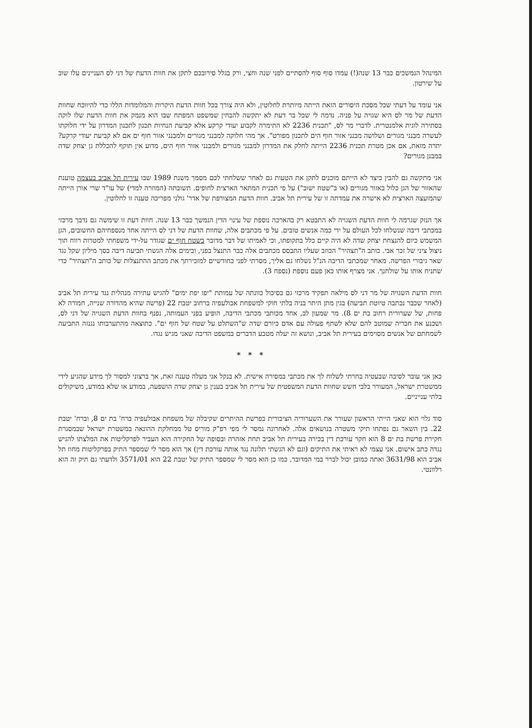המינהל הנמשכים כבר 13 שנה(!) עמדו סוף סוף להסתיים לפני שנה וחצי, ורק בגלל סירובכם לתקן את חוות הדעת של דני לס העניינים עלו שוב על שירטון.
אני עומד על דעתי שכל מסכת היסורים הזאת הייתה מיותרת לחלוטין, ולא היה צורך בכל חוות הדעת היקרות והמלומדות הללו כדי להיווכח שחוות הדעת של מר לס היא שגויה על פניה. נדמה לי שכל בר דעת לא יתקשה להבחין שמשפט המפתח שבו הוא מנמק את חוות הדעת שלו לוקה בסתירה לוגית אלמנטרית. לדברי מר לס, "תכנית 2236 לא התימרה לקבוע יעודי קרקע אלא קביעת הנחיות תכנון לתכנון המדרון על ידי חלוקתו לעשרה מבנני מגורים ושלושה מבנני אזור חוף הים לתכנון מפורט". אך מהי חלוקה למבנני מגורים ולמבנני אזור חוף ים אם לא קביעת יעודי קרקע? יתרה מזאת, אם אכן מטרת תכנית 2236 הייתה לחלק את המדרון למבנני מגורים ולמבנני אזור חוף הים, מדוע אין תוקף להכללת גן יצחק שדה במבנן מגורים?
אני מתקשה גם להבין כיצד לא הייתם מוכנים לתקן את הטעות גם לאחר ששלחתי לכם מסמך משנת 1989 שבו עירית תל אביב בעצמה טוענת שהאזור של הגן כלול באזור מגורים (או ב"שטח ישוב") על פי תכנית המתאר הארצית לחופים. תשובתה (המוזרה למדי) של עו"ד שרי אורן הייתה שהמועצה הארצית לא אישרה את עמדתה זו של עירית תל אביב. חוות הדעת המצורפת של אדר' גולני מפריכה טענה זו לחלוטין.
אך הנזק שגרמה לי חוות הדעת השגויה לא התבטא רק בהארכה נוספת של עינוי הדין הנמשך כבר 13 שנה. חוות דעת זו שימשה גם נדבך מרכזי במכתבי דיבה שנשלחו לכל העולם על ידי כמה אנשים טובים. על פי מכתבים אלה, שחוות הדעת של דני לס הייתה אחד מנספחיהם החשובים, הגן המשמש כיום להנצחת יצחק שדה לא היה קיים כלל בתקופתו, וכי לאמיתו של דבר מדובר בשטח חוף ים שגודר על-ידי משפחתי למטרות רווח תוך ניצול ציני של זכר אבי. כותב ה"תצהיר" הכוזב שעליו התבסס מכתבים אלה כבר התנצל בפני, ובימים אלה הגשתי תביעה דיבה בסך מיליון שקל נגד שאר גיבורי הפרשה. מאחר שמכתבי הדיבה הנ"ל נשלחו גם אליך, מסרתי לפני כחודשיים למזכירתך את מכתב ההתנצלות של כותב ה"תצהיר" כדי שתניח אותו על שולחנך. אני מצרף אותו כאן פעם נוספת (נספח 3).
חוות הדעת השגויה של מר דני לס מילאה תפקיד מרכזי גם בסיכול כוונתה של עמותת "יפו יפת ימים" להגיש עתירה מנהלית נגד עירית תל אביב (לאחר שכבר נכתבה טיוטת תביעה) בגין מתן היתר בניה בלתי חוקי למשפחת אבולעפיה ברחוב יטבת 22 (פרשה שהיא מהדורה שנייה, חמורה לא פחות, של שערורית רחוב בת ים 8). מר שמעון לב, אחד מכותבי מכתבי הדיבה, הופיע בפני העמותה, נפנף בחוות הדעת השגויה של דני לס, ושכנע את חבריה שמוטב להם שלא לשתף פעולה עם אדם כיורם שדה ש"השתלט על שטח של חוף ים". כתוצאה מהתערבותו נגנזה התביעה לשמחתם של אנשים מסוימים בעירית תל אביב, ונושא זה יעלה מטבע הדברים במשפט הדיבה שאני מגיש נגדו.
* * *
כאן אני עובר לסיבה שבעטיה בחרתי לשלוח לך את מכתבי במסירה אישית. לא בנקל אני מעלה טענה זאת, אך ברצוני למסור לך מידע שהגיע לידי ממשטרת ישראל, המעורר בלבי חשש שחוות הדעת המשפטית של עירית תל אביב בענין גן יצחק שדה הושפעה, במודע או שלא במודע, משיקולים בלתי ענייניים.
סוד גלוי הוא שאני הייתי הראשון שעורר את השערוריה הציבורית בפרשת ההיתרים שקיבלה של משפחת אבולעפיה ברח' בת ים 8, וברח' יטבת 22. בין השאר גם נפתחו תיקי משטרה בנושאים אלה. לאחרונה נמסר לי מפי רפ"ק מוריס טל ממחלקת ההונאה במשטרת ישראל שבמסגרת חקירת פרשת בת ים 8 הוא חקר עורכת דין בכירה בעירית תל אביב תחת אזהרה ובסופה של החקירה הוא העביר לפרקליטות את המלצתו להגיש נגדה כתב אישום. אני עצמי לא ראיתי את התיקים (וגם לא הגשתי תלונה נגד אותה עורכת דין) אך הוא מסר לי שמספר התיק בפרקליטות מחוז תל אביב הוא 3631/98 ואתה כמובן יכול לברר במי המדובר. כמו כן הוא מסר לי שמספר התיק של יטבת 22 הוא 3571/01 ולדעתי גם תיק זה הוא רלוונטי.